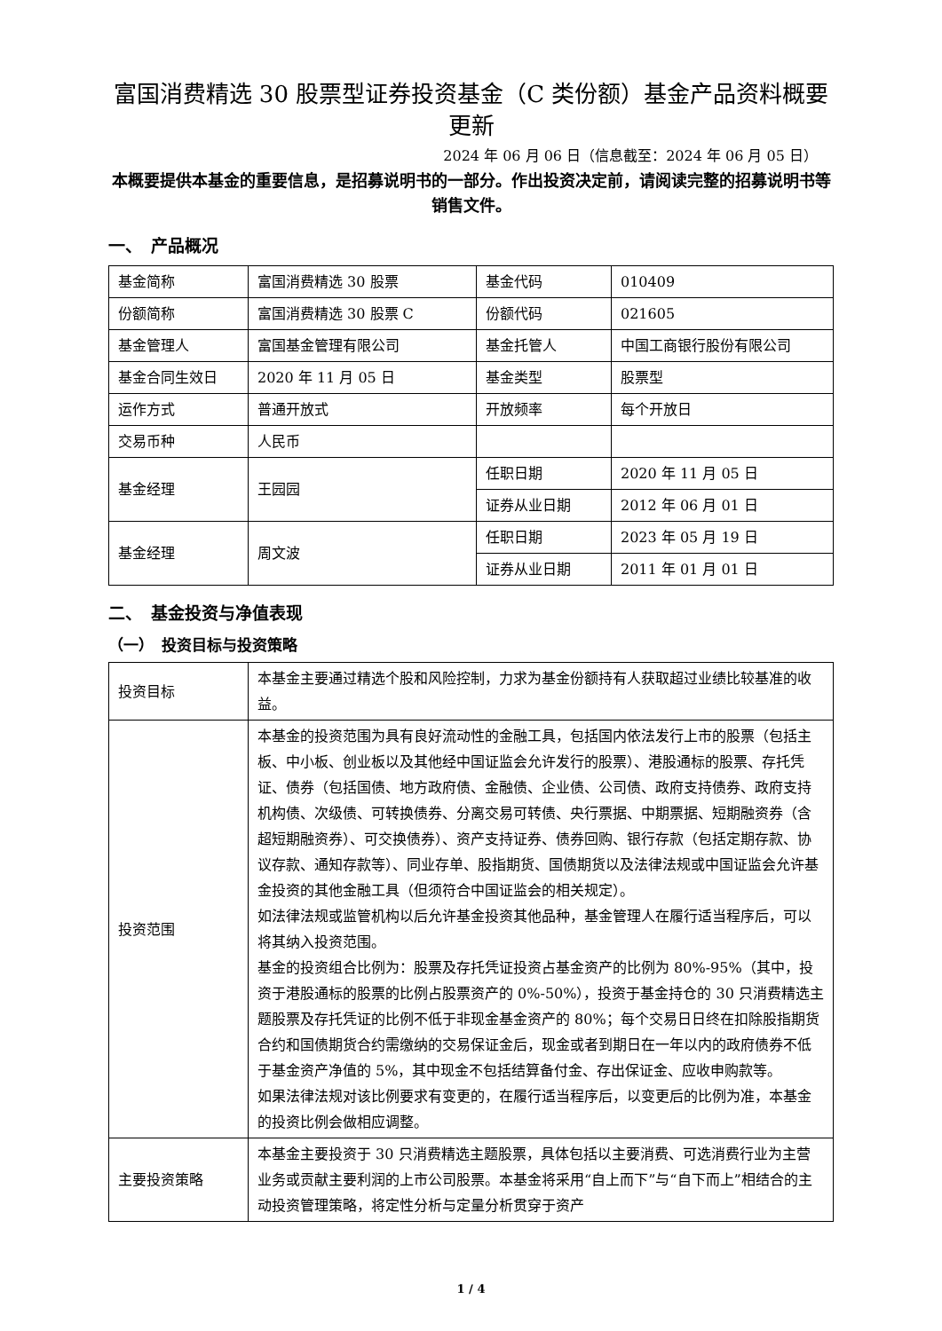富国消费精选 30 股票型证券投资基金（C 类份额）基金产品资料概要更新
2024 年 06 月 06 日（信息截至：2024 年 06 月 05 日）
本概要提供本基金的重要信息，是招募说明书的一部分。作出投资决定前，请阅读完整的招募说明书等销售文件。
一、　产品概况
| 基金简称 | 富国消费精选 30 股票 | 基金代码 | 010409 |
| 份额简称 | 富国消费精选 30 股票 C | 份额代码 | 021605 |
| 基金管理人 | 富国基金管理有限公司 | 基金托管人 | 中国工商银行股份有限公司 |
| 基金合同生效日 | 2020 年 11 月 05 日 | 基金类型 | 股票型 |
| 运作方式 | 普通开放式 | 开放频率 | 每个开放日 |
| 交易币种 | 人民币 | | |
| 基金经理 | 王园园 | 任职日期 | 2020 年 11 月 05 日 |
| | | 证券从业日期 | 2012 年 06 月 01 日 |
| 基金经理 | 周文波 | 任职日期 | 2023 年 05 月 19 日 |
| | | 证券从业日期 | 2011 年 01 月 01 日 |
二、　基金投资与净值表现
（一）　投资目标与投资策略
| 投资目标 | 本基金主要通过精选个股和风险控制，力求为基金份额持有人获取超过业绩比较基准的收益。 |
| 投资范围 | 本基金的投资范围为具有良好流动性的金融工具，包括国内依法发行上市的股票（包括主板、中小板、创业板以及其他经中国证监会允许发行的股票）、港股通标的股票、存托凭证、债券（包括国债、地方政府债、金融债、企业债、公司债、政府支持债券、政府支持机构债、次级债、可转换债券、分离交易可转债、央行票据、中期票据、短期融资券（含超短期融资券）、可交换债券）、资产支持证券、债券回购、银行存款（包括定期存款、协议存款、通知存款等）、同业存单、股指期货、国债期货以及法律法规或中国证监会允许基金投资的其他金融工具（但须符合中国证监会的相关规定）。 如法律法规或监管机构以后允许基金投资其他品种，基金管理人在履行适当程序后，可以将其纳入投资范围。 基金的投资组合比例为：股票及存托凭证投资占基金资产的比例为 80%-95%（其中，投资于港股通标的股票的比例占股票资产的 0%-50%），投资于基金持仓的 30 只消费精选主题股票及存托凭证的比例不低于非现金基金资产的 80%；每个交易日日终在扣除股指期货合约和国债期货合约需缴纳的交易保证金后，现金或者到期日在一年以内的政府债券不低于基金资产净值的 5%，其中现金不包括结算备付金、存出保证金、应收申购款等。 如果法律法规对该比例要求有变更的，在履行适当程序后，以变更后的比例为准，本基金的投资比例会做相应调整。 |
| 主要投资策略 | 本基金主要投资于 30 只消费精选主题股票，具体包括以主要消费、可选消费行业为主营业务或贡献主要利润的上市公司股票。本基金将采用“自上而下”与“自下而上”相结合的主动投资管理策略，将定性分析与定量分析贯穿于资产 |
1 / 4